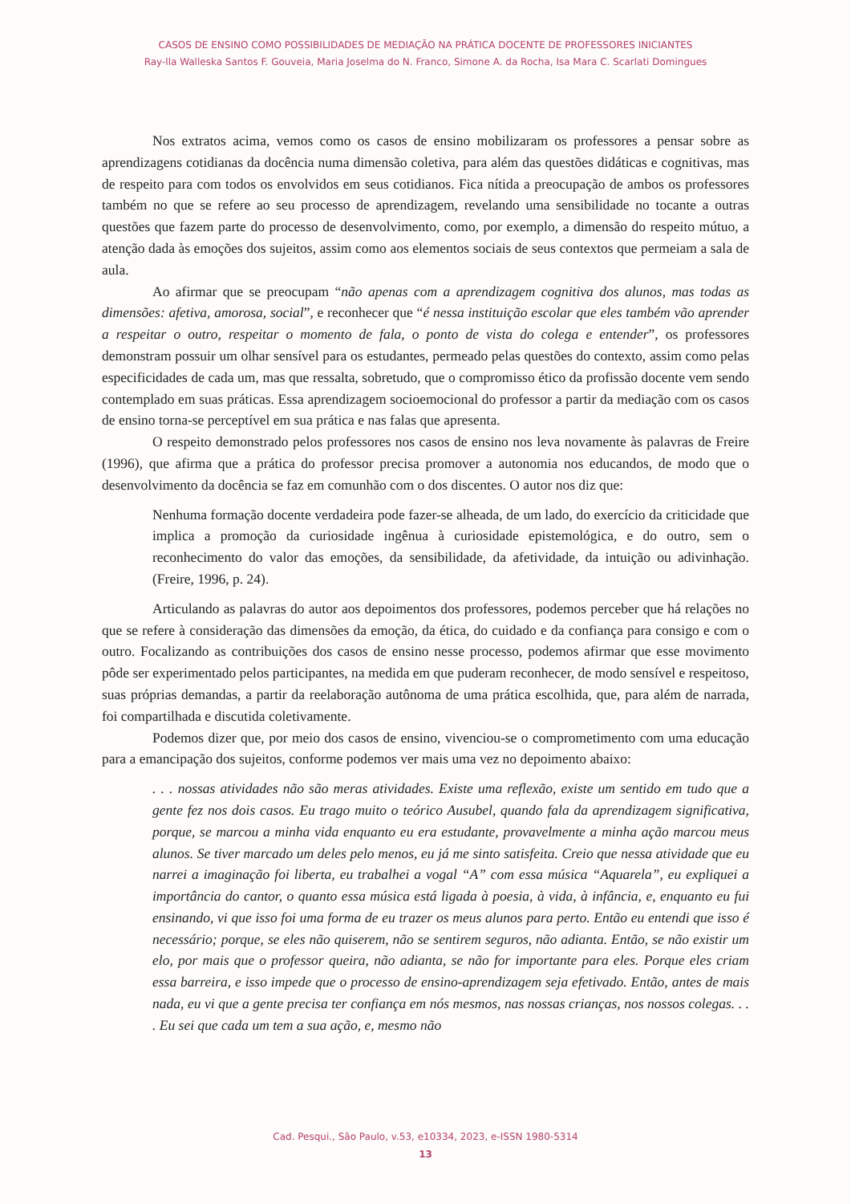CASOS DE ENSINO COMO POSSIBILIDADES DE MEDIAÇÃO NA PRÁTICA DOCENTE DE PROFESSORES INICIANTES
Ray-lla Walleska Santos F. Gouveia, Maria Joselma do N. Franco, Simone A. da Rocha, Isa Mara C. Scarlati Domingues
Nos extratos acima, vemos como os casos de ensino mobilizaram os professores a pensar sobre as aprendizagens cotidianas da docência numa dimensão coletiva, para além das questões didáticas e cognitivas, mas de respeito para com todos os envolvidos em seus cotidianos. Fica nítida a preocupação de ambos os professores também no que se refere ao seu processo de aprendizagem, revelando uma sensibilidade no tocante a outras questões que fazem parte do processo de desenvolvimento, como, por exemplo, a dimensão do respeito mútuo, a atenção dada às emoções dos sujeitos, assim como aos elementos sociais de seus contextos que permeiam a sala de aula.
Ao afirmar que se preocupam “não apenas com a aprendizagem cognitiva dos alunos, mas todas as dimensões: afetiva, amorosa, social”, e reconhecer que “é nessa instituição escolar que eles também vão aprender a respeitar o outro, respeitar o momento de fala, o ponto de vista do colega e entender”, os professores demonstram possuir um olhar sensível para os estudantes, permeado pelas questões do contexto, assim como pelas especificidades de cada um, mas que ressalta, sobretudo, que o compromisso ético da profissão docente vem sendo contemplado em suas práticas. Essa aprendizagem socioemocional do professor a partir da mediação com os casos de ensino torna-se perceptível em sua prática e nas falas que apresenta.
O respeito demonstrado pelos professores nos casos de ensino nos leva novamente às palavras de Freire (1996), que afirma que a prática do professor precisa promover a autonomia nos educandos, de modo que o desenvolvimento da docência se faz em comunhão com o dos discentes. O autor nos diz que:
Nenhuma formação docente verdadeira pode fazer-se alheada, de um lado, do exercício da criticidade que implica a promoção da curiosidade ingênua à curiosidade epistemológica, e do outro, sem o reconhecimento do valor das emoções, da sensibilidade, da afetividade, da intuição ou adivinhação. (Freire, 1996, p. 24).
Articulando as palavras do autor aos depoimentos dos professores, podemos perceber que há relações no que se refere à consideração das dimensões da emoção, da ética, do cuidado e da confiança para consigo e com o outro. Focalizando as contribuições dos casos de ensino nesse processo, podemos afirmar que esse movimento pôde ser experimentado pelos participantes, na medida em que puderam reconhecer, de modo sensível e respeitoso, suas próprias demandas, a partir da reelaboração autônoma de uma prática escolhida, que, para além de narrada, foi compartilhada e discutida coletivamente.
Podemos dizer que, por meio dos casos de ensino, vivenciou-se o comprometimento com uma educação para a emancipação dos sujeitos, conforme podemos ver mais uma vez no depoimento abaixo:
. . . nossas atividades não são meras atividades. Existe uma reflexão, existe um sentido em tudo que a gente fez nos dois casos. Eu trago muito o teórico Ausubel, quando fala da aprendizagem significativa, porque, se marcou a minha vida enquanto eu era estudante, provavelmente a minha ação marcou meus alunos. Se tiver marcado um deles pelo menos, eu já me sinto satisfeita. Creio que nessa atividade que eu narrei a imaginação foi liberta, eu trabalhei a vogal “A” com essa música “Aquarela”, eu expliquei a importância do cantor, o quanto essa música está ligada à poesia, à vida, à infância, e, enquanto eu fui ensinando, vi que isso foi uma forma de eu trazer os meus alunos para perto. Então eu entendi que isso é necessário; porque, se eles não quiserem, não se sentirem seguros, não adianta. Então, se não existir um elo, por mais que o professor queira, não adianta, se não for importante para eles. Porque eles criam essa barreira, e isso impede que o processo de ensino-aprendizagem seja efetivado. Então, antes de mais nada, eu vi que a gente precisa ter confiança em nós mesmos, nas nossas crianças, nos nossos colegas. . . . Eu sei que cada um tem a sua ação, e, mesmo não
Cad. Pesqui., São Paulo, v.53, e10334, 2023, e-ISSN 1980-5314
13